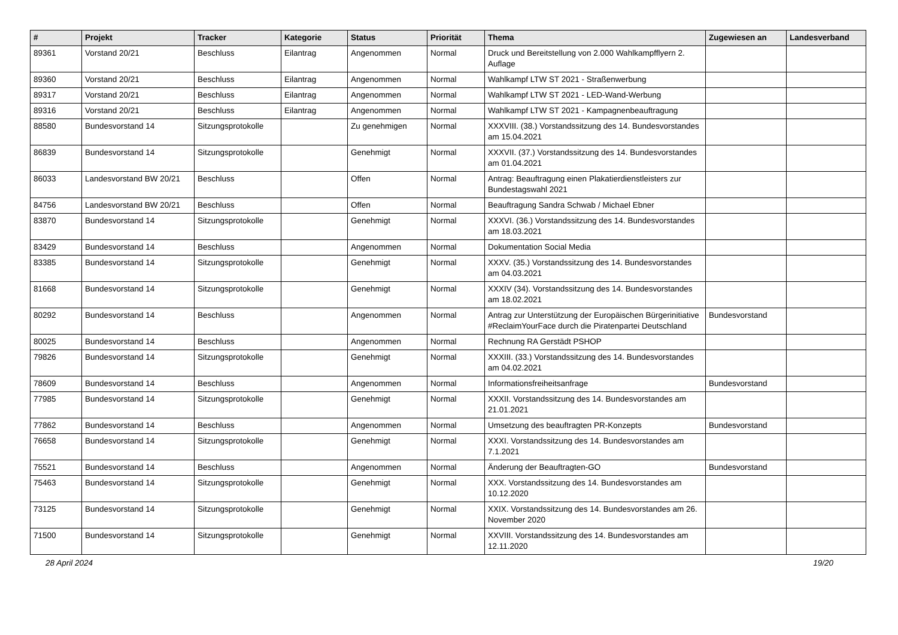| # | Projekt | Tracker | Kategorie | Status | Priorität | Thema | Zugewiesen an | Landesverband |
| --- | --- | --- | --- | --- | --- | --- | --- | --- |
| 89361 | Vorstand 20/21 | Beschluss | Eilantrag | Angenommen | Normal | Druck und Bereitstellung von 2.000 Wahlkampfflyern 2. Auflage | | |
| 89360 | Vorstand 20/21 | Beschluss | Eilantrag | Angenommen | Normal | Wahlkampf LTW ST 2021 - Straßenwerbung | | |
| 89317 | Vorstand 20/21 | Beschluss | Eilantrag | Angenommen | Normal | Wahlkampf LTW ST 2021 - LED-Wand-Werbung | | |
| 89316 | Vorstand 20/21 | Beschluss | Eilantrag | Angenommen | Normal | Wahlkampf LTW ST 2021 - Kampagnenbeauftragung | | |
| 88580 | Bundesvorstand 14 | Sitzungsprotokolle | | Zu genehmigen | Normal | XXXVIII. (38.) Vorstandssitzung des 14. Bundesvorstandes am 15.04.2021 | | |
| 86839 | Bundesvorstand 14 | Sitzungsprotokolle | | Genehmigt | Normal | XXXVII. (37.) Vorstandssitzung des 14. Bundesvorstandes am 01.04.2021 | | |
| 86033 | Landesvorstand BW 20/21 | Beschluss | | Offen | Normal | Antrag: Beauftragung einen Plakatierdienstleisters zur Bundestagswahl 2021 | | |
| 84756 | Landesvorstand BW 20/21 | Beschluss | | Offen | Normal | Beauftragung Sandra Schwab / Michael Ebner | | |
| 83870 | Bundesvorstand 14 | Sitzungsprotokolle | | Genehmigt | Normal | XXXVI. (36.) Vorstandssitzung des 14. Bundesvorstandes am 18.03.2021 | | |
| 83429 | Bundesvorstand 14 | Beschluss | | Angenommen | Normal | Dokumentation Social Media | | |
| 83385 | Bundesvorstand 14 | Sitzungsprotokolle | | Genehmigt | Normal | XXXV. (35.) Vorstandssitzung des 14. Bundesvorstandes am 04.03.2021 | | |
| 81668 | Bundesvorstand 14 | Sitzungsprotokolle | | Genehmigt | Normal | XXXIV (34). Vorstandssitzung des 14. Bundesvorstandes am 18.02.2021 | | |
| 80292 | Bundesvorstand 14 | Beschluss | | Angenommen | Normal | Antrag zur Unterstützung der Europäischen Bürgerinitiative #ReclaimYourFace durch die Piratenpartei Deutschland | Bundesvorstand | |
| 80025 | Bundesvorstand 14 | Beschluss | | Angenommen | Normal | Rechnung RA Gerstädt PSHOP | | |
| 79826 | Bundesvorstand 14 | Sitzungsprotokolle | | Genehmigt | Normal | XXXIII. (33.) Vorstandssitzung des 14. Bundesvorstandes am 04.02.2021 | | |
| 78609 | Bundesvorstand 14 | Beschluss | | Angenommen | Normal | Informationsfreiheitsanfrage | Bundesvorstand | |
| 77985 | Bundesvorstand 14 | Sitzungsprotokolle | | Genehmigt | Normal | XXXII. Vorstandssitzung des 14. Bundesvorstandes am 21.01.2021 | | |
| 77862 | Bundesvorstand 14 | Beschluss | | Angenommen | Normal | Umsetzung des beauftragten PR-Konzepts | Bundesvorstand | |
| 76658 | Bundesvorstand 14 | Sitzungsprotokolle | | Genehmigt | Normal | XXXI. Vorstandssitzung des 14. Bundesvorstandes am 7.1.2021 | | |
| 75521 | Bundesvorstand 14 | Beschluss | | Angenommen | Normal | Änderung der Beauftragten-GO | Bundesvorstand | |
| 75463 | Bundesvorstand 14 | Sitzungsprotokolle | | Genehmigt | Normal | XXX. Vorstandssitzung des 14. Bundesvorstandes am 10.12.2020 | | |
| 73125 | Bundesvorstand 14 | Sitzungsprotokolle | | Genehmigt | Normal | XXIX. Vorstandssitzung des 14. Bundesvorstandes am 26. November 2020 | | |
| 71500 | Bundesvorstand 14 | Sitzungsprotokolle | | Genehmigt | Normal | XXVIII. Vorstandssitzung des 14. Bundesvorstandes am 12.11.2020 | | |
28 April 2024 19/20